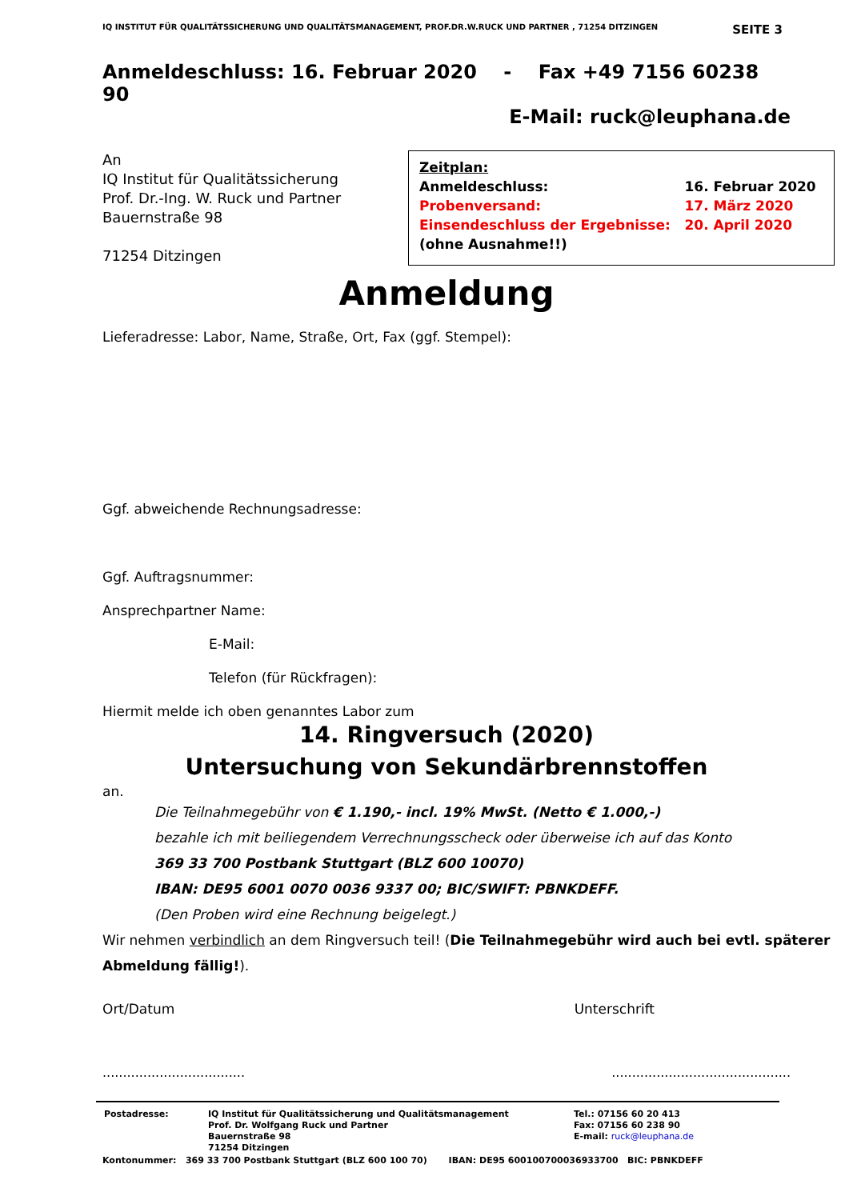IQ INSTITUT FÜR QUALITÄTSSICHERUNG UND QUALITÄTSMANAGEMENT, PROF.DR.W.RUCK UND PARTNER , 71254 DITZINGEN SEITE 3
Anmeldeschluss: 16. Februar 2020 - Fax +49 7156 60238 90
E-Mail: ruck@leuphana.de
An
IQ Institut für Qualitätssicherung
Prof. Dr.-Ing. W. Ruck und Partner
Bauernstraße 98
71254 Ditzingen
Zeitplan:
| Anmeldeschluss: | 16. Februar 2020 |
| Probenversand: | 17. März 2020 |
| Einsendeschluss der Ergebnisse: | 20. April 2020 |
| (ohne Ausnahme!!) | |
Anmeldung
Lieferadresse: Labor, Name, Straße, Ort, Fax (ggf. Stempel):
Ggf. abweichende Rechnungsadresse:
Ggf. Auftragsnummer:
Ansprechpartner Name:
E-Mail:
Telefon (für Rückfragen):
Hiermit melde ich oben genanntes Labor zum
14. Ringversuch (2020)
Untersuchung von Sekundärbrennstoffen
an.
Die Teilnahmegebühr von € 1.190,- incl. 19% MwSt. (Netto € 1.000,-)
bezahle ich mit beiliegendem Verrechnungsscheck oder überweise ich auf das Konto
369 33 700 Postbank Stuttgart (BLZ 600 10070)
IBAN: DE95 6001 0070 0036 9337 00; BIC/SWIFT: PBNKDEFF.
(Den Proben wird eine Rechnung beigelegt.)
Wir nehmen verbindlich an dem Ringversuch teil! (Die Teilnahmegebühr wird auch bei evtl. späterer Abmeldung fällig!).
Ort/Datum Unterschrift
...............................................................................
| Postadresse: | IQ Institut für Qualitätssicherung und Qualitätsmanagement Prof. Dr. Wolfgang Ruck und Partner Bauernstraße 98 71254 Ditzingen | Tel.: 07156 60 20 413 Fax: 07156 60 238 90 E-mail: ruck@leuphana.de |
Kontonummer: 369 33 700 Postbank Stuttgart (BLZ 600 100 70) IBAN: DE95 600100700036933700 BIC: PBNKDEFF